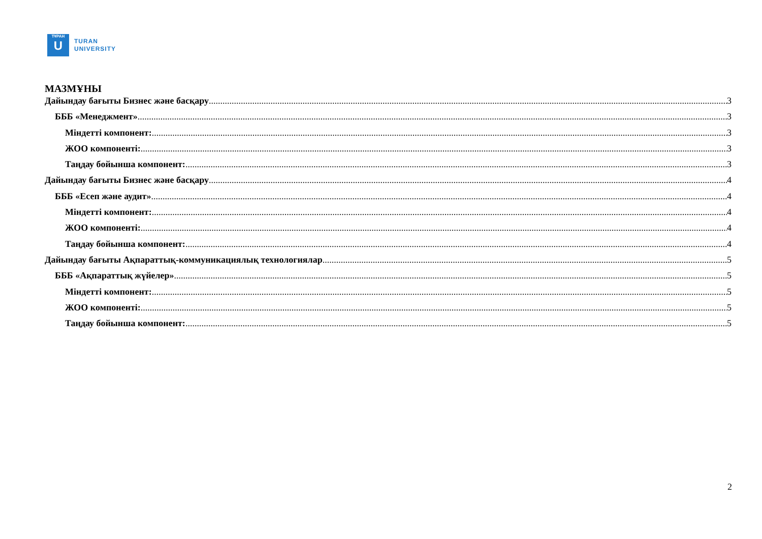ТҰРАН
U
TURAN
UNIVERSITY
МАЗМҰНЫ
Дайындау бағыты Бизнес және басқару 3
БББ «Менеджмент» 3
Міндетті компонент: 3
ЖОО компоненті: 3
Таңдау бойынша компонент: 3
Дайындау бағыты Бизнес және басқару 4
БББ «Есеп және аудит» 4
Міндетті компонент: 4
ЖОО компоненті: 4
Таңдау бойынша компонент: 4
Дайындау бағыты Ақпараттық-коммуникациялық технологиялар 5
БББ «Ақпараттық жүйелер» 5
Міндетті компонент: 5
ЖОО компоненті: 5
Таңдау бойынша компонент: 5
2